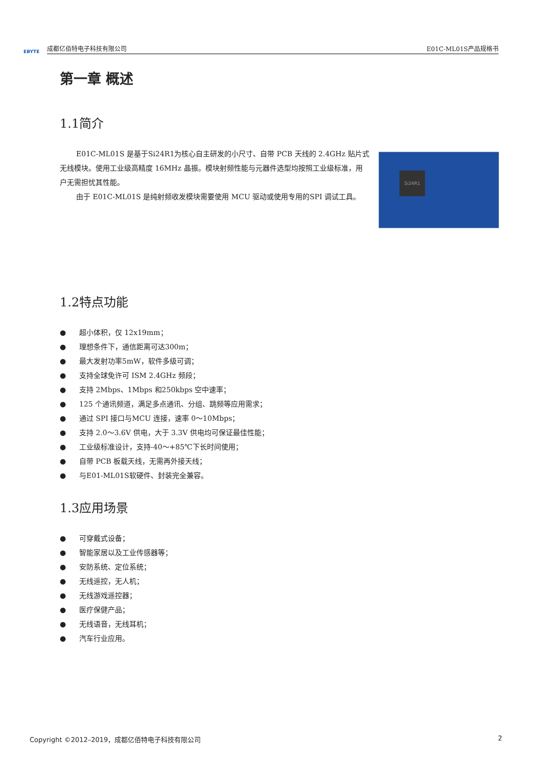EBYTE
成都亿佰特电子科技有限公司 E01C-ML01S产品规格书
第一章 概述
1.1简介
E01C-ML01S 是基于Si24R1为核心自主研发的小尺寸、自带 PCB 天线的 2.4GHz 贴片式无线模块。使用工业级高精度 16MHz 晶振。模块射频性能与元器件选型均按照工业级标准，用户无需担忧其性能。
由于 E01C-ML01S 是纯射频收发模块需要使用 MCU 驱动或使用专用的SPI 调试工具。
Si24R1
1.2特点功能
● 超小体积，仅 12x19mm；
● 理想条件下，通信距离可达300m；
● 最大发射功率5mW，软件多级可调；
● 支持全球免许可 ISM 2.4GHz 频段；
● 支持 2Mbps、1Mbps 和250kbps 空中速率；
● 125 个通讯频道，满足多点通讯、分组、跳频等应用需求；
● 通过 SPI 接口与MCU 连接，速率 0～10Mbps；
● 支持 2.0～3.6V 供电，大于 3.3V 供电均可保证最佳性能；
● 工业级标准设计，支持-40～+85℃下长时间使用；
● 自带 PCB 板载天线，无需再外接天线；
● 与E01-ML01S软硬件、封装完全兼容。
1.3应用场景
● 可穿戴式设备；
● 智能家居以及工业传感器等；
● 安防系统、定位系统；
● 无线遥控，无人机；
● 无线游戏遥控器；
● 医疗保健产品；
● 无线语音，无线耳机；
● 汽车行业应用。
Copyright ©2012–2019，成都亿佰特电子科技有限公司 2